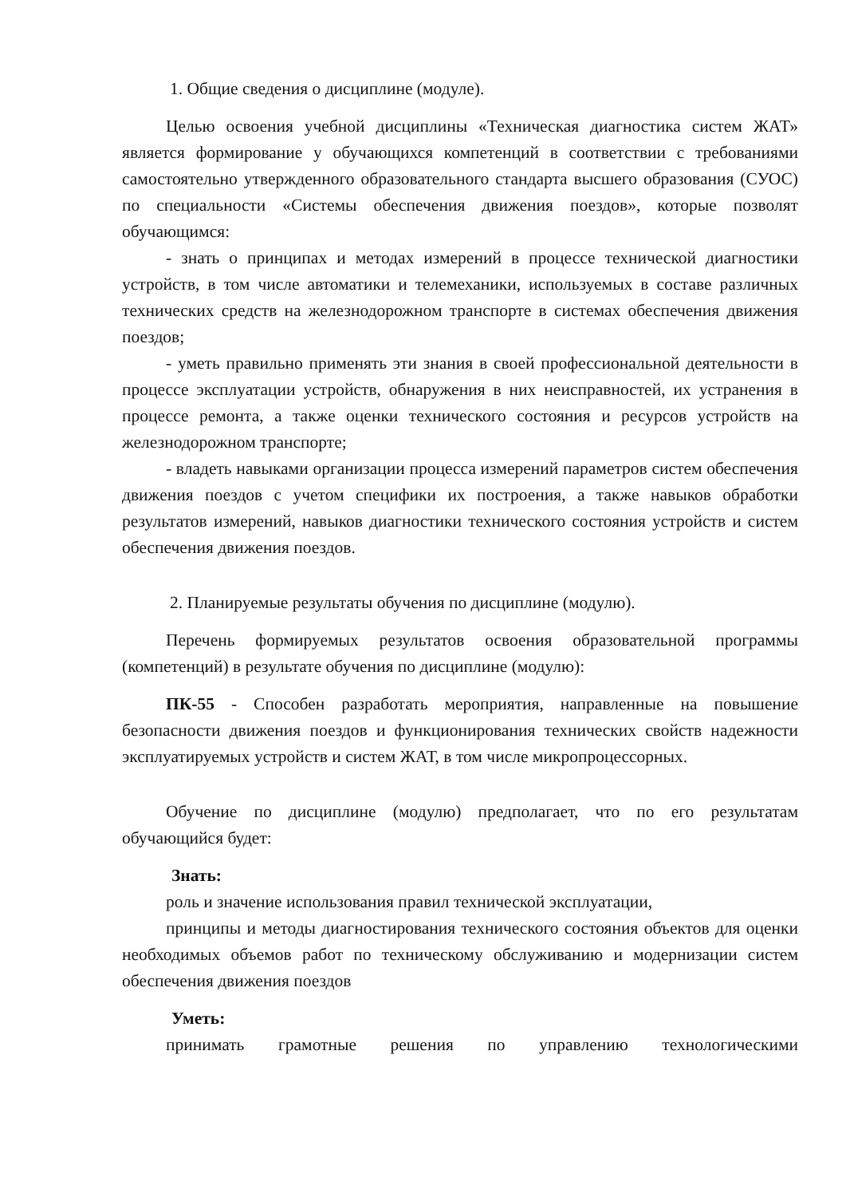1. Общие сведения о дисциплине (модуле).
Целью освоения учебной дисциплины «Техническая диагностика систем ЖАТ» является формирование у обучающихся компетенций в соответствии с требованиями самостоятельно утвержденного образовательного стандарта высшего образования (СУОС) по специальности «Системы обеспечения движения поездов», которые позволят обучающимся:
- знать о принципах и методах измерений в процессе технической диагностики устройств, в том числе автоматики и телемеханики, используемых в составе различных технических средств на железнодорожном транспорте в системах обеспечения движения поездов;
- уметь правильно применять эти знания в своей профессиональной деятельности в процессе эксплуатации устройств, обнаружения в них неисправностей, их устранения в процессе ремонта, а также оценки технического состояния и ресурсов устройств на железнодорожном транспорте;
- владеть навыками организации процесса измерений параметров систем обеспечения движения поездов с учетом специфики их построения, а также навыков обработки результатов измерений, навыков диагностики технического состояния устройств и систем обеспечения движения поездов.
2. Планируемые результаты обучения по дисциплине (модулю).
Перечень формируемых результатов освоения образовательной программы (компетенций) в результате обучения по дисциплине (модулю):
ПК-55 - Способен разработать мероприятия, направленные на повышение безопасности движения поездов и функционирования технических свойств надежности эксплуатируемых устройств и систем ЖАТ, в том числе микропроцессорных.
Обучение по дисциплине (модулю) предполагает, что по его результатам обучающийся будет:
Знать:
роль и значение использования правил технической эксплуатации,
принципы и методы диагностирования технического состояния объектов для оценки необходимых объемов работ по техническому обслуживанию и модернизации систем обеспечения движения поездов
Уметь:
принимать грамотные решения по управлению технологическими